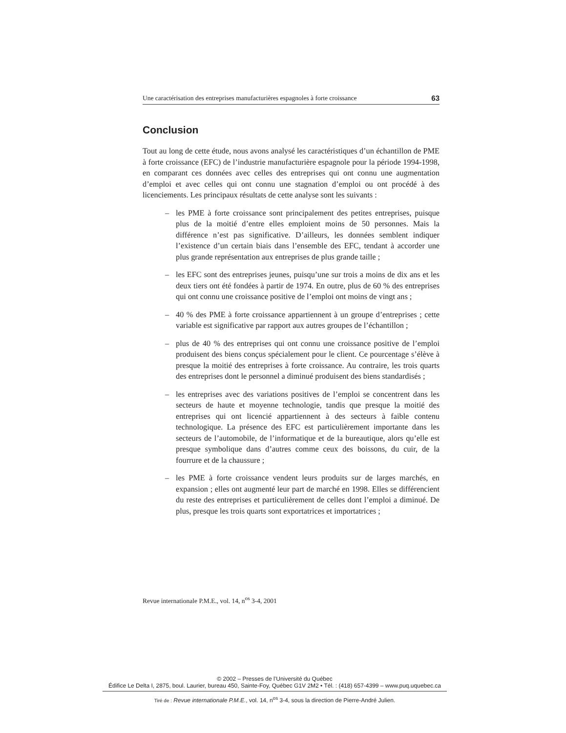Une caractérisation des entreprises manufacturières espagnoles à forte croissance 63
Conclusion
Tout au long de cette étude, nous avons analysé les caractéristiques d’un échantillon de PME à forte croissance (EFC) de l’industrie manufacturière espagnole pour la période 1994-1998, en comparant ces données avec celles des entreprises qui ont connu une augmentation d’emploi et avec celles qui ont connu une stagnation d’emploi ou ont procédé à des licenciements. Les principaux résultats de cette analyse sont les suivants :
– les PME à forte croissance sont principalement des petites entreprises, puisque plus de la moitié d’entre elles emploient moins de 50 personnes. Mais la différence n’est pas significative. D’ailleurs, les données semblent indiquer l’existence d’un certain biais dans l’ensemble des EFC, tendant à accorder une plus grande représentation aux entreprises de plus grande taille ;
– les EFC sont des entreprises jeunes, puisqu’une sur trois a moins de dix ans et les deux tiers ont été fondées à partir de 1974. En outre, plus de 60 % des entreprises qui ont connu une croissance positive de l’emploi ont moins de vingt ans ;
– 40 % des PME à forte croissance appartiennent à un groupe d’entreprises ; cette variable est significative par rapport aux autres groupes de l’échantillon ;
– plus de 40 % des entreprises qui ont connu une croissance positive de l’emploi produisent des biens conçus spécialement pour le client. Ce pourcentage s’élève à presque la moitié des entreprises à forte croissance. Au contraire, les trois quarts des entreprises dont le personnel a diminué produisent des biens standardisés ;
– les entreprises avec des variations positives de l’emploi se concentrent dans les secteurs de haute et moyenne technologie, tandis que presque la moitié des entreprises qui ont licencié appartiennent à des secteurs à faible contenu technologique. La présence des EFC est particulièrement importante dans les secteurs de l’automobile, de l’informatique et de la bureautique, alors qu’elle est presque symbolique dans d’autres comme ceux des boissons, du cuir, de la fourrure et de la chaussure ;
– les PME à forte croissance vendent leurs produits sur de larges marchés, en expansion ; elles ont augmenté leur part de marché en 1998. Elles se différencient du reste des entreprises et particulièrement de celles dont l’emploi a diminué. De plus, presque les trois quarts sont exportatrices et importatrices ;
Revue internationale P.M.E., vol. 14, n<sup>os</sup> 3-4, 2001
© 2002 – Presses de l’Université du Québec
Édifice Le Delta I, 2875, boul. Laurier, bureau 450, Sainte-Foy, Québec G1V 2M2 • Tél. : (418) 657-4399 – www.puq.uquebec.ca
Tiré de : Revue internationale P.M.E., vol. 14, n<sup>os</sup> 3-4, sous la direction de Pierre-André Julien.